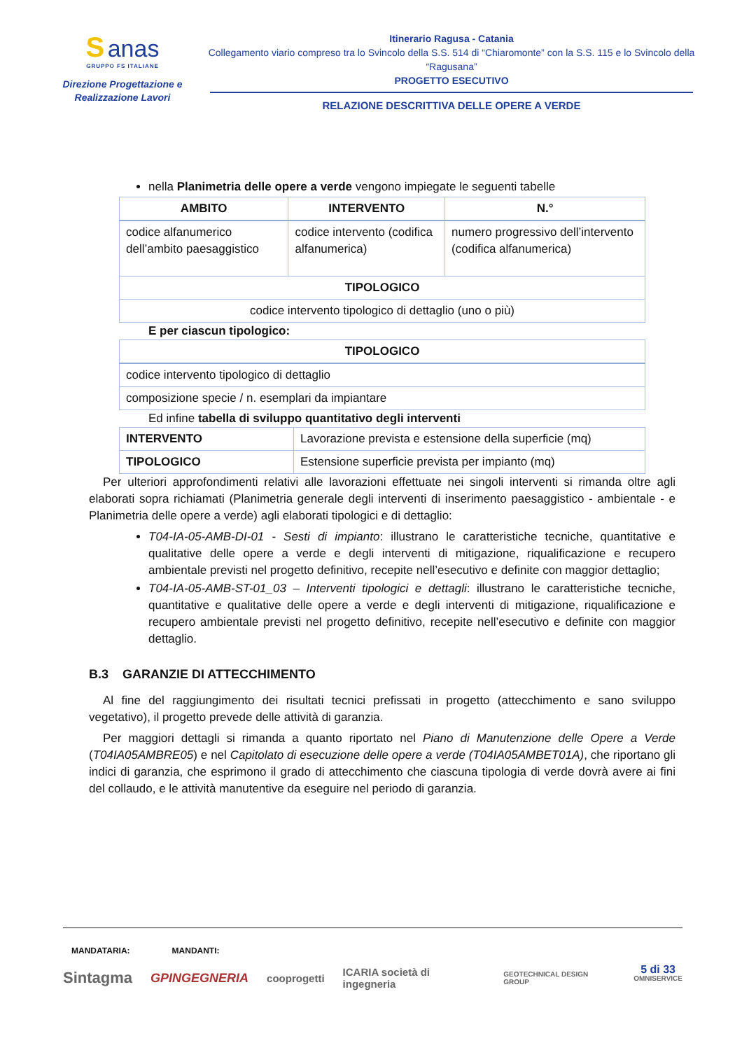S anas
GRUPPO FS ITALIANE
Direzione Progettazione e
Realizzazione Lavori
Itinerario Ragusa - Catania
Collegamento viario compreso tra lo Svincolo della S.S. 514 di “Chiaromonte” con la S.S. 115 e lo Svincolo della “Ragusana”
PROGETTO ESECUTIVO
RELAZIONE DESCRITTIVA DELLE OPERE A VERDE
nella Planimetria delle opere a verde vengono impiegate le seguenti tabelle
| AMBITO | INTERVENTO | N.° |
| --- | --- | --- |
| codice alfanumerico dell’ambito paesaggistico | codice intervento (codifica alfanumerica) | numero progressivo dell’intervento (codifica alfanumerica) |
| TIPOLOGICO | | |
| codice intervento tipologico di dettaglio (uno o più) | | |
E per ciascun tipologico:
| TIPOLOGICO |
| --- |
| codice intervento tipologico di dettaglio |
| composizione specie / n. esemplari da impiantare |
Ed infine tabella di sviluppo quantitativo degli interventi
| INTERVENTO | Lavorazione prevista e estensione della superficie (mq) |
| TIPOLOGICO | Estensione superficie prevista per impianto (mq) |
Per ulteriori approfondimenti relativi alle lavorazioni effettuate nei singoli interventi si rimanda oltre agli elaborati sopra richiamati (Planimetria generale degli interventi di inserimento paesaggistico - ambientale - e Planimetria delle opere a verde) agli elaborati tipologici e di dettaglio:
T04-IA-05-AMB-DI-01 - Sesti di impianto: illustrano le caratteristiche tecniche, quantitative e qualitative delle opere a verde e degli interventi di mitigazione, riqualificazione e recupero ambientale previsti nel progetto definitivo, recepite nell’esecutivo e definite con maggior dettaglio;
T04-IA-05-AMB-ST-01_03 – Interventi tipologici e dettagli: illustrano le caratteristiche tecniche, quantitative e qualitative delle opere a verde e degli interventi di mitigazione, riqualificazione e recupero ambientale previsti nel progetto definitivo, recepite nell’esecutivo e definite con maggior dettaglio.
B.3 GARANZIE DI ATTECCHIMENTO
Al fine del raggiungimento dei risultati tecnici prefissati in progetto (attecchimento e sano sviluppo vegetativo), il progetto prevede delle attività di garanzia.
Per maggiori dettagli si rimanda a quanto riportato nel Piano di Manutenzione delle Opere a Verde (T04IA05AMBRE05) e nel Capitolato di esecuzione delle opere a verde (T04IA05AMBET01A), che riportano gli indici di garanzia, che esprimono il grado di attecchimento che ciascuna tipologia di verde dovrà avere ai fini del collaudo, e le attività manutentive da eseguire nel periodo di garanzia.
MANDATARIA: MANDANTI:
5 di 33
Sintagma GPINGEGNERIA cooprogetti ICARIA società di ingegneria GEOTECHNICAL DESIGN GROUP OMNISERVICE